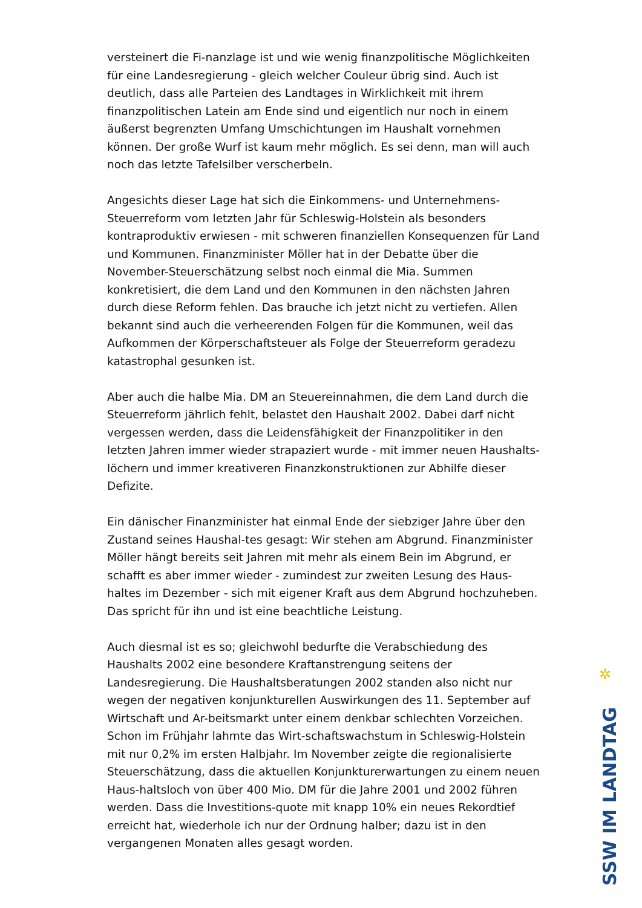versteinert die Fi-nanzlage ist und wie wenig finanzpolitische Möglichkeiten für eine Landesregierung - gleich welcher Couleur übrig sind. Auch ist deutlich, dass alle Parteien des Landtages in Wirklichkeit mit ihrem finanzpolitischen Latein am Ende sind und eigentlich nur noch in einem äußerst begrenzten Umfang Umschichtungen im Haushalt vornehmen können. Der große Wurf ist kaum mehr möglich. Es sei denn, man will auch noch das letzte Tafelsilber verscherbeln.
Angesichts dieser Lage hat sich die Einkommens- und Unternehmens-Steuerreform vom letzten Jahr für Schleswig-Holstein als besonders kontraproduktiv erwiesen - mit schweren finanziellen Konsequenzen für Land und Kommunen. Finanzminister Möller hat in der Debatte über die November-Steuerschätzung selbst noch einmal die Mia. Summen konkretisiert, die dem Land und den Kommunen in den nächsten Jahren durch diese Reform fehlen. Das brauche ich jetzt nicht zu vertiefen. Allen bekannt sind auch die verheerenden Folgen für die Kommunen, weil das Aufkommen der Körperschaftsteuer als Folge der Steuerreform geradezu katastrophal gesunken ist.
Aber auch die halbe Mia. DM an Steuereinnahmen, die dem Land durch die Steuerreform jährlich fehlt, belastet den Haushalt 2002. Dabei darf nicht vergessen werden, dass die Leidensfähigkeit der Finanzpolitiker in den letzten Jahren immer wieder strapaziert wurde - mit immer neuen Haushalts-löchern und immer kreativeren Finanzkonstruktionen zur Abhilfe dieser Defizite.
Ein dänischer Finanzminister hat einmal Ende der siebziger Jahre über den Zustand seines Haushal-tes gesagt: Wir stehen am Abgrund. Finanzminister Möller hängt bereits seit Jahren mit mehr als einem Bein im Abgrund, er schafft es aber immer wieder - zumindest zur zweiten Lesung des Haus-haltes im Dezember - sich mit eigener Kraft aus dem Abgrund hochzuheben. Das spricht für ihn und ist eine beachtliche Leistung.
Auch diesmal ist es so; gleichwohl bedurfte die Verabschiedung des Haushalts 2002 eine besondere Kraftanstrengung seitens der Landesregierung. Die Haushaltsberatungen 2002 standen also nicht nur wegen der negativen konjunkturellen Auswirkungen des 11. September auf Wirtschaft und Ar-beitsmarkt unter einem denkbar schlechten Vorzeichen. Schon im Frühjahr lahmte das Wirt-schaftswachstum in Schleswig-Holstein mit nur 0,2% im ersten Halbjahr. Im November zeigte die regionalisierte Steuerschätzung, dass die aktuellen Konjunkturerwartungen zu einem neuen Haus-haltsloch von über 400 Mio. DM für die Jahre 2001 und 2002 führen werden. Dass die Investitions-quote mit knapp 10% ein neues Rekordtief erreicht hat, wiederhole ich nur der Ordnung halber; dazu ist in den vergangenen Monaten alles gesagt worden.
✲
SSW IM LANDTAG